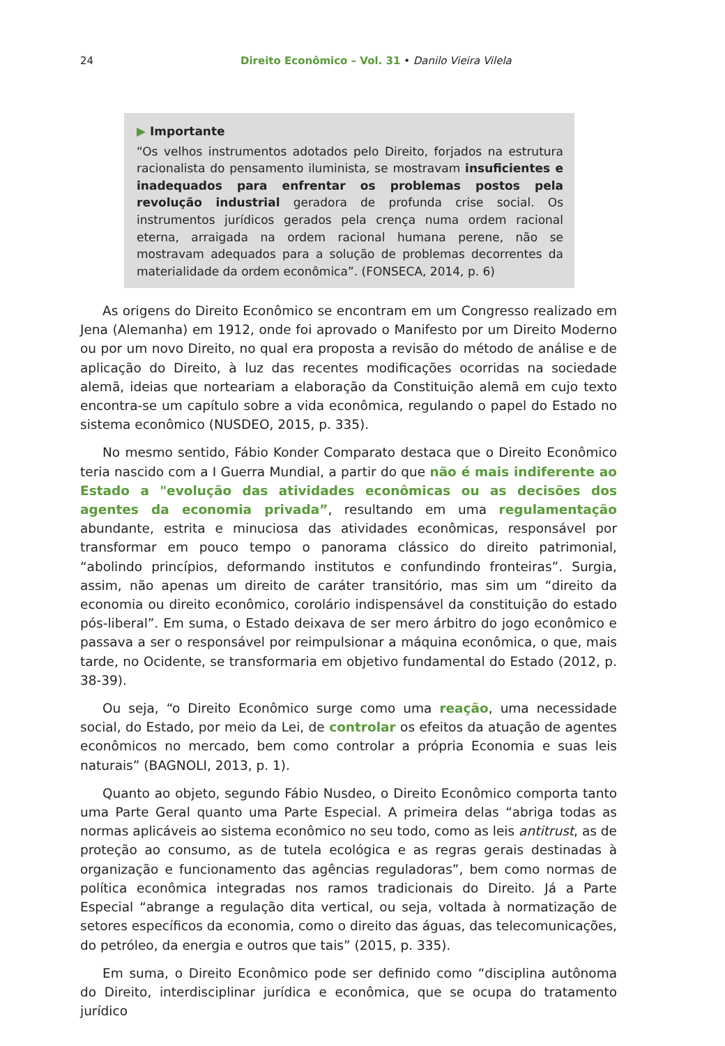24 Direito Econômico – Vol. 31 • Danilo Vieira Vilela
▶ Importante
“Os velhos instrumentos adotados pelo Direito, forjados na estrutura racionalista do pensamento iluminista, se mostravam insuficientes e inadequados para enfrentar os problemas postos pela revolução industrial geradora de profunda crise social. Os instrumentos jurídicos gerados pela crença numa ordem racional eterna, arraigada na ordem racional humana perene, não se mostravam adequados para a solução de problemas decorrentes da materialidade da ordem econômica”. (FONSECA, 2014, p. 6)
As origens do Direito Econômico se encontram em um Congresso realizado em Jena (Alemanha) em 1912, onde foi aprovado o Manifesto por um Direito Moderno ou por um novo Direito, no qual era proposta a revisão do método de análise e de aplicação do Direito, à luz das recentes modificações ocorridas na sociedade alemã, ideias que norteariam a elaboração da Constituição alemã em cujo texto encontra-se um capítulo sobre a vida econômica, regulando o papel do Estado no sistema econômico (NUSDEO, 2015, p. 335).
No mesmo sentido, Fábio Konder Comparato destaca que o Direito Econômico teria nascido com a I Guerra Mundial, a partir do que não é mais indiferente ao Estado a "evolução das atividades econômicas ou as decisões dos agentes da economia privada”, resultando em uma regulamentação abundante, estrita e minuciosa das atividades econômicas, responsável por transformar em pouco tempo o panorama clássico do direito patrimonial, “abolindo princípios, deformando institutos e confundindo fronteiras”. Surgia, assim, não apenas um direito de caráter transitório, mas sim um “direito da economia ou direito econômico, corolário indispensável da constituição do estado pós-liberal”. Em suma, o Estado deixava de ser mero árbitro do jogo econômico e passava a ser o responsável por reimpulsionar a máquina econômica, o que, mais tarde, no Ocidente, se transformaria em objetivo fundamental do Estado (2012, p. 38-39).
Ou seja, “o Direito Econômico surge como uma reação, uma necessidade social, do Estado, por meio da Lei, de controlar os efeitos da atuação de agentes econômicos no mercado, bem como controlar a própria Economia e suas leis naturais” (BAGNOLI, 2013, p. 1).
Quanto ao objeto, segundo Fábio Nusdeo, o Direito Econômico comporta tanto uma Parte Geral quanto uma Parte Especial. A primeira delas “abriga todas as normas aplicáveis ao sistema econômico no seu todo, como as leis antitrust, as de proteção ao consumo, as de tutela ecológica e as regras gerais destinadas à organização e funcionamento das agências reguladoras”, bem como normas de política econômica integradas nos ramos tradicionais do Direito. Já a Parte Especial “abrange a regulação dita vertical, ou seja, voltada à normatização de setores específicos da economia, como o direito das águas, das telecomunicações, do petróleo, da energia e outros que tais” (2015, p. 335).
Em suma, o Direito Econômico pode ser definido como “disciplina autônoma do Direito, interdisciplinar jurídica e econômica, que se ocupa do tratamento jurídico